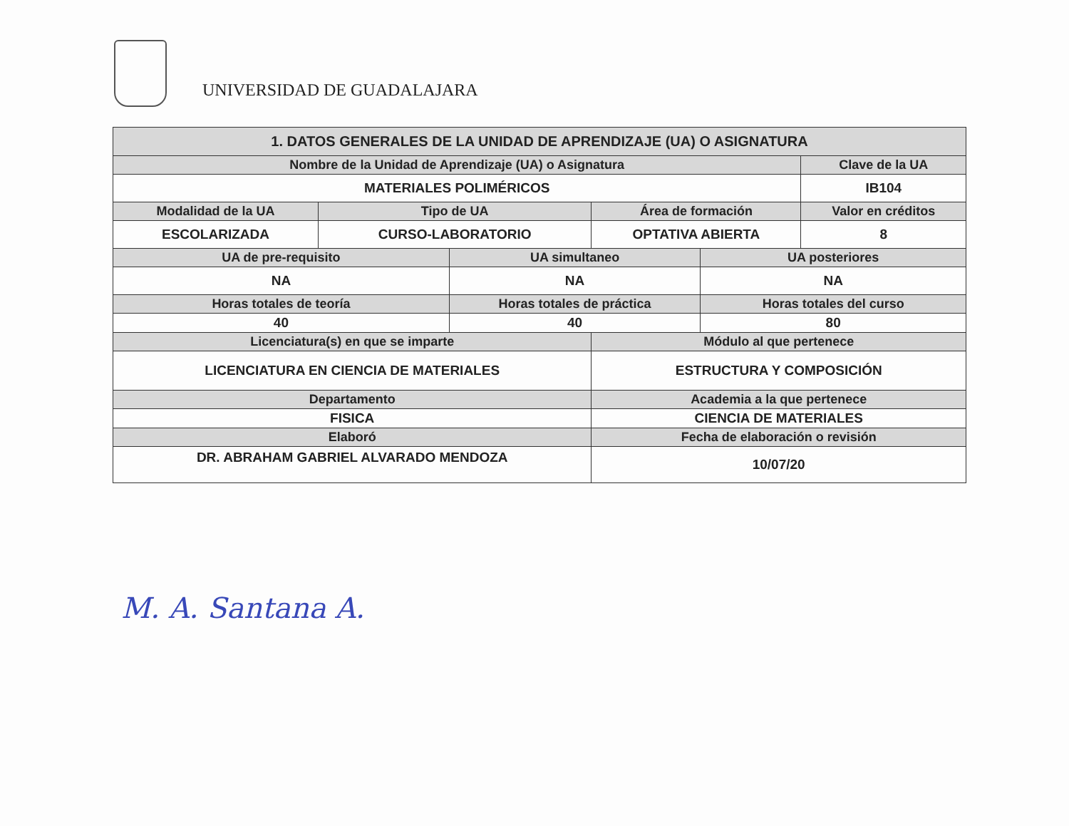UNIVERSIDAD DE GUADALAJARA
| 1. DATOS GENERALES DE LA UNIDAD DE APRENDIZAJE (UA) O ASIGNATURA | | | | | |
| --- | --- | --- | --- | --- | --- |
| Nombre de la Unidad de Aprendizaje (UA) o Asignatura | | | | | Clave de la UA |
| MATERIALES POLIMÉRICOS | | | | | IB104 |
| Modalidad de la UA | Tipo de UA | | Área de formación | | Valor en créditos |
| ESCOLARIZADA | CURSO-LABORATORIO | | OPTATIVA ABIERTA | | 8 |
| UA de pre-requisito | | UA simultaneo | | UA posteriores | |
| NA | | NA | | NA | |
| Horas totales de teoría | | Horas totales de práctica | | Horas totales del curso | |
| 40 | | 40 | | 80 | |
| Licenciatura(s) en que se imparte | | | Módulo al que pertenece | | |
| LICENCIATURA EN CIENCIA DE MATERIALES | | | ESTRUCTURA Y COMPOSICIÓN | | |
| Departamento | | | Academia a la que pertenece | | |
| FISICA | | | CIENCIA DE MATERIALES | | |
| Elaboró | | | Fecha de elaboración o revisión | | |
| DR. ABRAHAM GABRIEL ALVARADO MENDOZA | | | 10/07/20 | | |
M. A. Santana A.